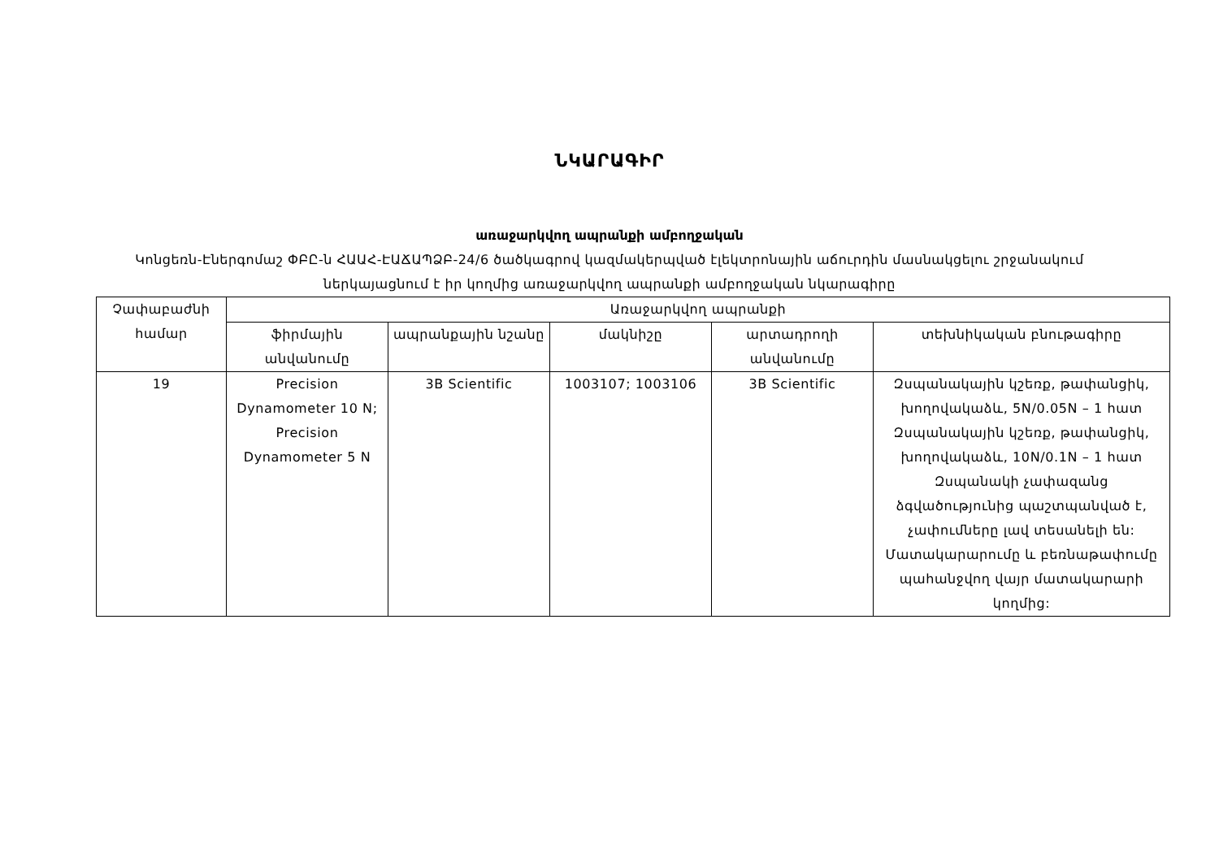ՆԿԱՐԱԳԻՐ
առաջարկվող ապրանքի ամբողջական
Կոնցեռն-Էներգոմաշ ՓԲԸ-ն ՀԱԱՀ-ԷԱՃԱՊՁԲ-24/6 ծածկագրով կազմակերպված էլեկտրոնային աճուրդին մասնակցելու շրջանակում ներկայացնում է իր կողմից առաջարկվող ապրանքի ամբողջական նկարագիրը
| Չափաբաժնի համար | Առաջարկվող ապրանքի | | | | |
| --- | --- | --- | --- | --- | --- |
| | ֆիրմային անվանումը | ապրանքային նշանը | մակնիշը | արտադրողի անվանումը | տեխնիկական բնութագիրը |
| 19 | Precision Dynamometer 10 N; Precision Dynamometer 5 N | 3B Scientific | 1003107; 1003106 | 3B Scientific | Զսպանակային կշեռք, թափանցիկ, խողովակաձև, 5N/0.05N – 1 հատ Զսպանակային կշեռք, թափանցիկ, խողովակաձև, 10N/0.1N – 1 հատ Զսպանակի չափազանց ձգվածությունից պաշտպանված է, չափումները լավ տեսանելի են: Մատակարարումը և բեռնաթափումը պահանջվող վայր մատակարարի կողմից: |